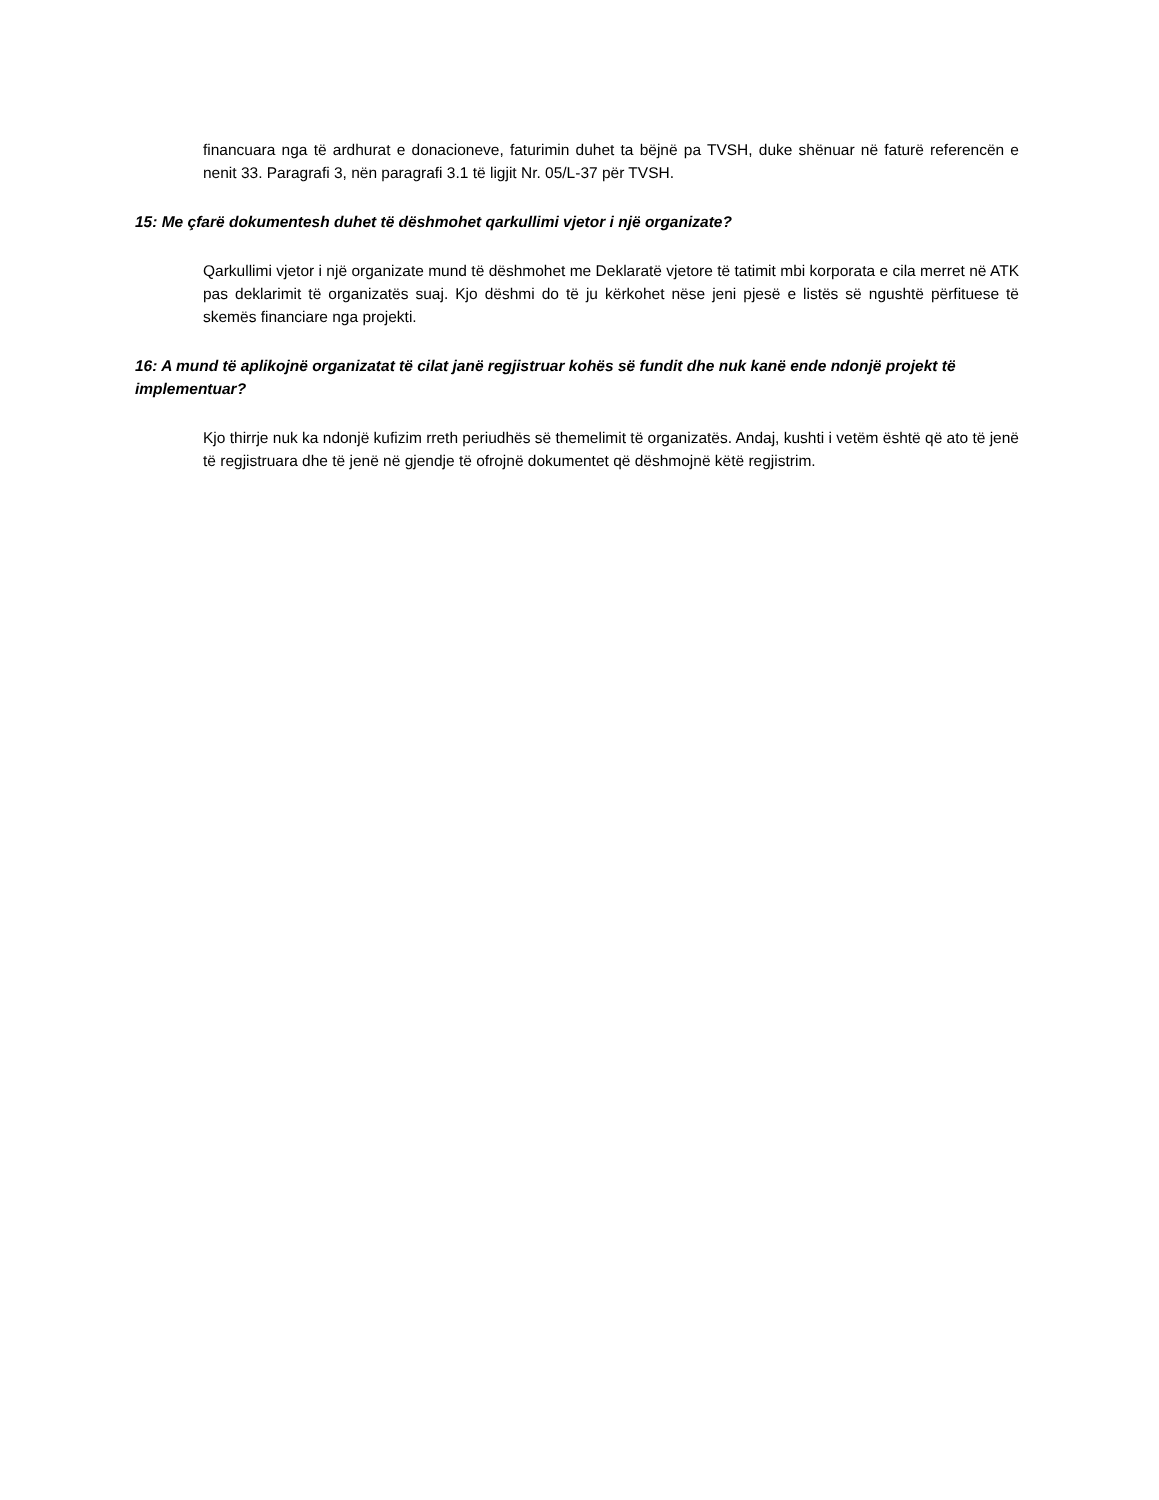financuara nga të ardhurat e donacioneve, faturimin duhet ta bëjnë pa TVSH, duke shënuar në faturë referencën e nenit 33. Paragrafi 3, nën paragrafi 3.1 të ligjit Nr. 05/L-37 për TVSH.
15: Me çfarë dokumentesh duhet të dëshmohet qarkullimi vjetor i një organizate?
Qarkullimi vjetor i një organizate mund të dëshmohet me Deklaratë vjetore të tatimit mbi korporata e cila merret në ATK pas deklarimit të organizatës suaj. Kjo dëshmi do të ju kërkohet nëse jeni pjesë e listës së ngushtë përfituese të skemës financiare nga projekti.
16: A mund të aplikojnë organizatat të cilat janë regjistruar kohës së fundit dhe nuk kanë ende ndonjë projekt të implementuar?
Kjo thirrje nuk ka ndonjë kufizim rreth periudhës së themelimit të organizatës. Andaj, kushti i vetëm është që ato të jenë të regjistruara dhe të jenë në gjendje të ofrojnë dokumentet që dëshmojnë këtë regjistrim.